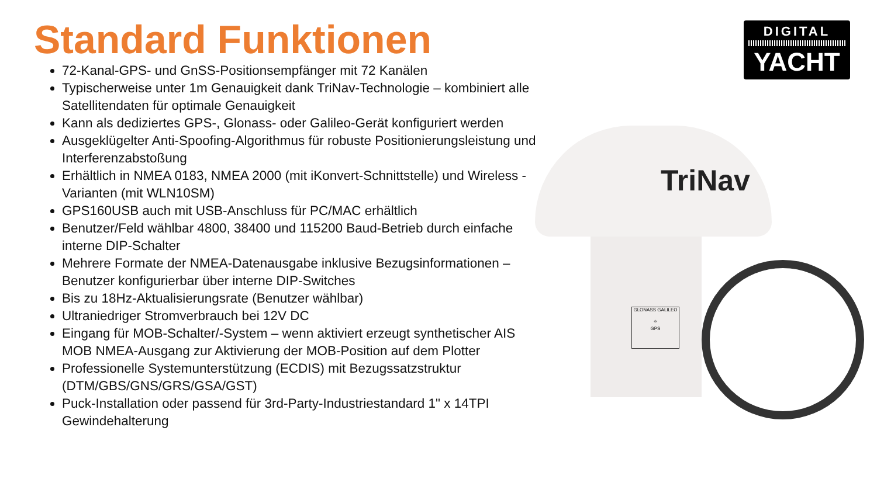Standard Funktionen
72-Kanal-GPS- und GnSS-Positionsempfänger mit 72 Kanälen
Typischerweise unter 1m Genauigkeit dank TriNav-Technologie – kombiniert alle Satellitendaten für optimale Genauigkeit
Kann als dediziertes GPS-, Glonass- oder Galileo-Gerät konfiguriert werden
Ausgeklügelter Anti-Spoofing-Algorithmus für robuste Positionierungsleistung und Interferenzabstoßung
Erhältlich in NMEA 0183, NMEA 2000 (mit iKonvert-Schnittstelle) und Wireless -Varianten (mit WLN10SM)
GPS160USB auch mit USB-Anschluss für PC/MAC erhältlich
Benutzer/Feld wählbar 4800, 38400 und 115200 Baud-Betrieb durch einfache interne DIP-Schalter
Mehrere Formate der NMEA-Datenausgabe inklusive Bezugsinformationen – Benutzer konfigurierbar über interne DIP-Switches
Bis zu 18Hz-Aktualisierungsrate (Benutzer wählbar)
Ultraniedriger Stromverbrauch bei 12V DC
Eingang für MOB-Schalter/-System – wenn aktiviert erzeugt synthetischer AIS MOB NMEA-Ausgang zur Aktivierung der MOB-Position auf dem Plotter
Professionelle Systemunterstützung (ECDIS) mit Bezugssatzstruktur (DTM/GBS/GNS/GRS/GSA/GST)
Puck-Installation oder passend für 3rd-Party-Industriestandard 1" x 14TPI Gewindehalterung
DIGITAL
YACHT
TriNav
GLONASS GALILEO
⌖
GPS